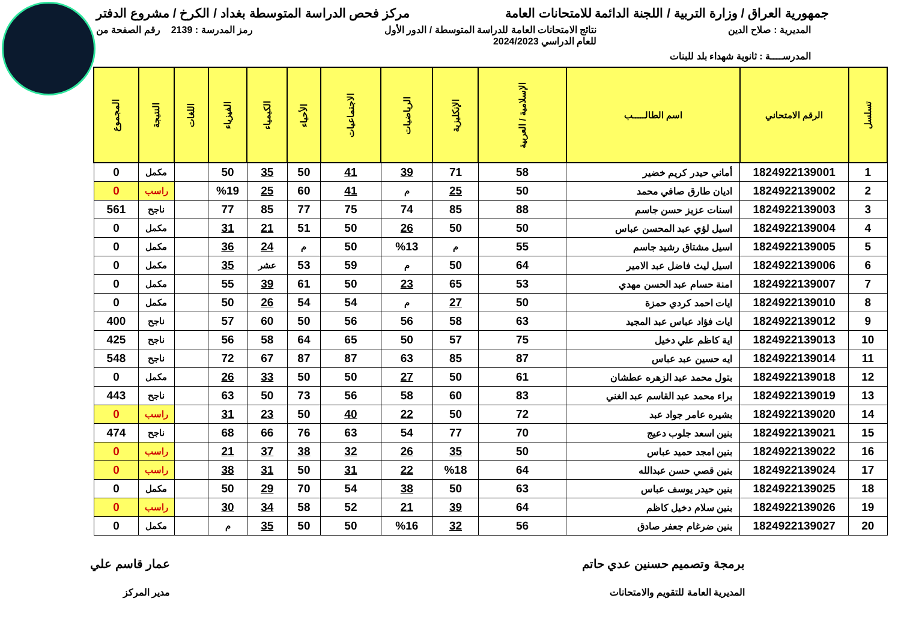جمهورية العراق / وزارة التربية / اللجنة الدائمة للامتحانات العامة
مركز فحص الدراسة المتوسطة بغداد / الكرخ / مشروع الدفتر
المديرية : صلاح الدين نتائج الامتحانات العامة للدراسة المتوسطة / الدور الأول
للعام الدراسي 2024/2023
رمز المدرسة : 2139 رقم الصفحة من
المدرســــة : ثانوية شهداء بلد للبنات
| تسلسل | الرقم الامتحاني | اسم الطالـــــب | الإسلامية / العربية | الإنكليزية | الرياضيات | الاجتماعيات | الأحياء | الكيمياء | الفيزياء | اللغات | النتيجة | المجموع |
| --- | --- | --- | --- | --- | --- | --- | --- | --- | --- | --- | --- | --- |
| 1 | 1824922139001 | أماني حيدر كريم خضير | 58 | 71 | 39 | 41 | 50 | 35 | 50 | | مكمل | 0 |
| 2 | 1824922139002 | اديان طارق صافي محمد | 50 | 25 | م | 41 | 60 | 25 | %19 | | راسب | 0 |
| 3 | 1824922139003 | اسنات عزيز حسن جاسم | 88 | 85 | 74 | 75 | 77 | 85 | 77 | | ناجح | 561 |
| 4 | 1824922139004 | اسيل لؤي عبد المحسن عباس | 50 | 50 | 26 | 50 | 51 | 21 | 31 | | مكمل | 0 |
| 5 | 1824922139005 | اسيل مشتاق رشيد جاسم | 55 | م | %13 | 50 | م | 24 | 36 | | مكمل | 0 |
| 6 | 1824922139006 | اسيل ليث فاضل عبد الامير | 64 | 50 | م | 59 | 53 | عشر | 35 | | مكمل | 0 |
| 7 | 1824922139007 | امنة حسام عبد الحسن مهدي | 53 | 65 | 23 | 50 | 61 | 39 | 55 | | مكمل | 0 |
| 8 | 1824922139010 | ايات احمد كردي حمزة | 50 | 27 | م | 54 | 54 | 26 | 50 | | مكمل | 0 |
| 9 | 1824922139012 | ايات فؤاد عباس عبد المجيد | 63 | 58 | 56 | 56 | 50 | 60 | 57 | | ناجح | 400 |
| 10 | 1824922139013 | اية كاظم علي دخيل | 75 | 57 | 50 | 65 | 64 | 58 | 56 | | ناجح | 425 |
| 11 | 1824922139014 | ايه حسين عبد عباس | 87 | 85 | 63 | 87 | 87 | 67 | 72 | | ناجح | 548 |
| 12 | 1824922139018 | بتول محمد عبد الزهره عطشان | 61 | 50 | 27 | 50 | 50 | 33 | 26 | | مكمل | 0 |
| 13 | 1824922139019 | براء محمد عبد القاسم عبد الغني | 83 | 60 | 58 | 56 | 73 | 50 | 63 | | ناجح | 443 |
| 14 | 1824922139020 | بشيره عامر جواد عبد | 72 | 50 | 22 | 40 | 50 | 23 | 31 | | راسب | 0 |
| 15 | 1824922139021 | بنين اسعد جلوب دعيج | 70 | 77 | 54 | 63 | 76 | 66 | 68 | | ناجح | 474 |
| 16 | 1824922139022 | بنين امجد حميد عباس | 50 | 35 | 26 | 32 | 38 | 37 | 21 | | راسب | 0 |
| 17 | 1824922139024 | بنين قصي حسن عبدالله | 64 | %18 | 22 | 31 | 50 | 31 | 38 | | راسب | 0 |
| 18 | 1824922139025 | بنين حيدر يوسف عباس | 63 | 50 | 38 | 54 | 70 | 29 | 50 | | مكمل | 0 |
| 19 | 1824922139026 | بنين سلام دخيل كاظم | 64 | 39 | 21 | 52 | 58 | 34 | 30 | | راسب | 0 |
| 20 | 1824922139027 | بنين ضرغام جعفر صادق | 56 | 32 | %16 | 50 | 50 | 35 | م | | مكمل | 0 |
برمجة وتصميم حسنين عدي حاتم
المديرية العامة للتقويم والامتحانات
عمار قاسم علي
مدير المركز